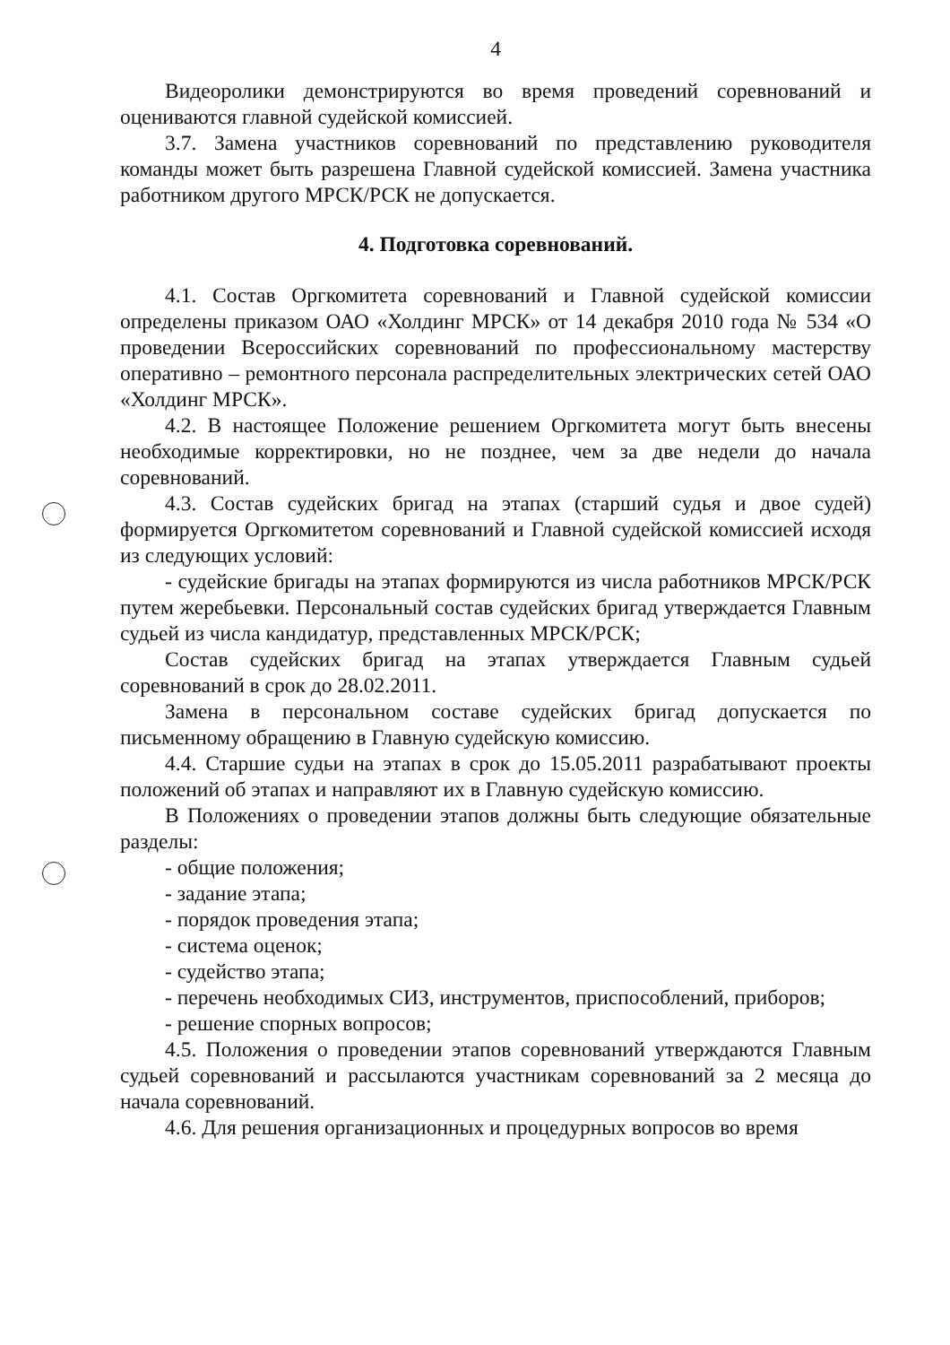4
Видеоролики демонстрируются во время проведений соревнований и оцениваются главной судейской комиссией.
3.7. Замена участников соревнований по представлению руководителя команды может быть разрешена Главной судейской комиссией. Замена участника работником другого МРСК/РСК не допускается.
4. Подготовка соревнований.
4.1. Состав Оргкомитета соревнований и Главной судейской комиссии определены приказом ОАО «Холдинг МРСК» от 14 декабря 2010 года № 534 «О проведении Всероссийских соревнований по профессиональному мастерству оперативно – ремонтного персонала распределительных электрических сетей ОАО «Холдинг МРСК».
4.2. В настоящее Положение решением Оргкомитета могут быть внесены необходимые корректировки, но не позднее, чем за две недели до начала соревнований.
4.3. Состав судейских бригад на этапах (старший судья и двое судей) формируется Оргкомитетом соревнований и Главной судейской комиссией исходя из следующих условий:
- судейские бригады на этапах формируются из числа работников МРСК/РСК путем жеребьевки. Персональный состав судейских бригад утверждается Главным судьей из числа кандидатур, представленных МРСК/РСК;
Состав судейских бригад на этапах утверждается Главным судьей соревнований в срок до 28.02.2011.
Замена в персональном составе судейских бригад допускается по письменному обращению в Главную судейскую комиссию.
4.4. Старшие судьи на этапах в срок до 15.05.2011 разрабатывают проекты положений об этапах и направляют их в Главную судейскую комиссию.
В Положениях о проведении этапов должны быть следующие обязательные разделы:
- общие положения;
- задание этапа;
- порядок проведения этапа;
- система оценок;
- судейство этапа;
- перечень необходимых СИЗ, инструментов, приспособлений, приборов;
- решение спорных вопросов;
4.5. Положения о проведении этапов соревнований утверждаются Главным судьей соревнований и рассылаются участникам соревнований за 2 месяца до начала соревнований.
4.6. Для решения организационных и процедурных вопросов во время